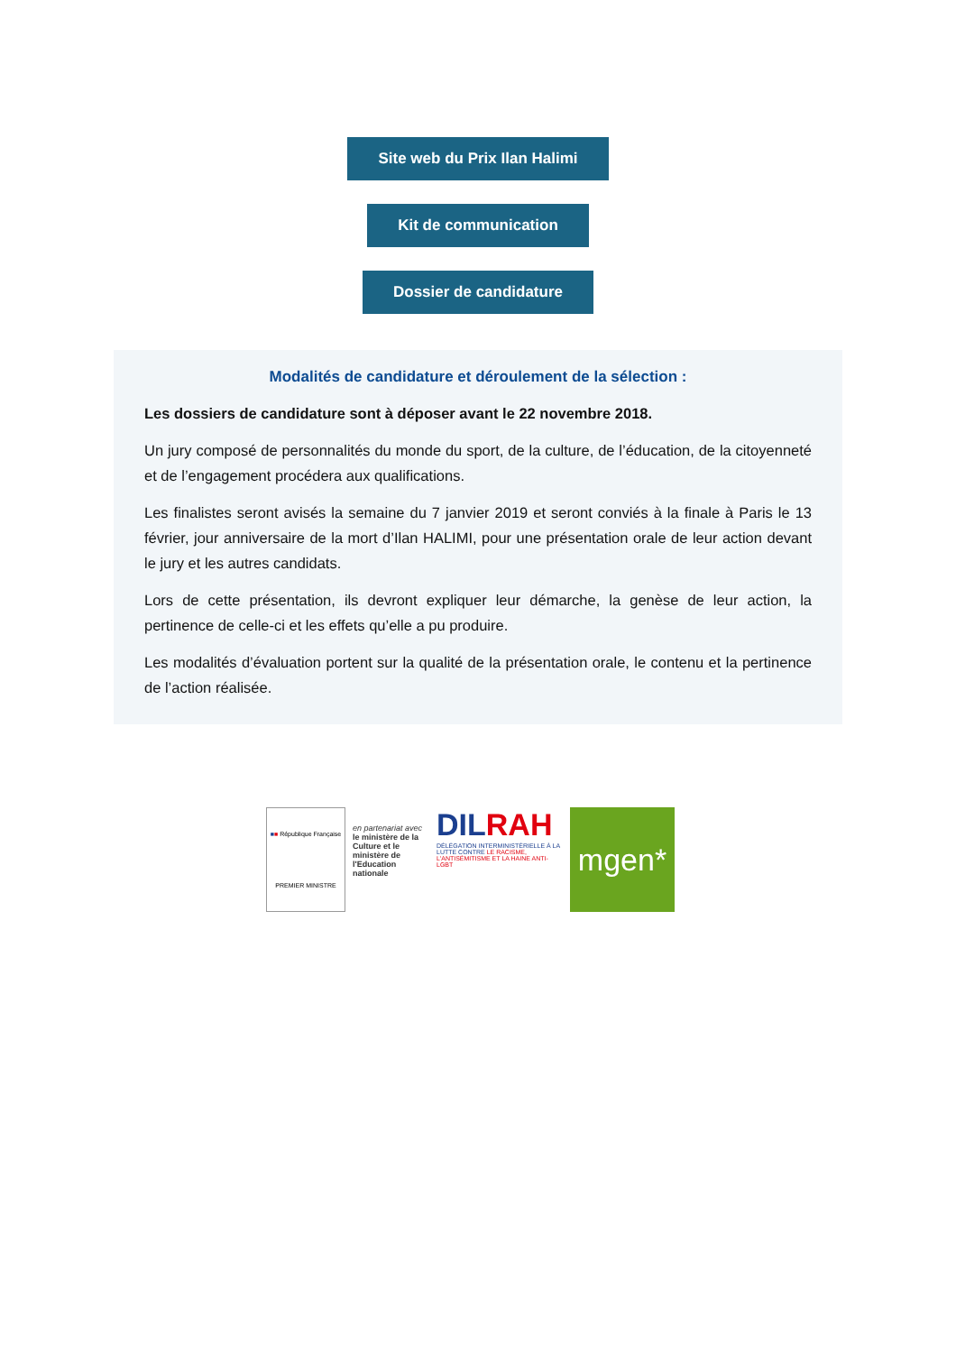Site web du Prix Ilan Halimi
Kit de communication
Dossier de candidature
Modalités de candidature et déroulement de la sélection :
Les dossiers de candidature sont à déposer avant le 22 novembre 2018.
Un jury composé de personnalités du monde du sport, de la culture, de l’éducation, de la citoyenneté et de l’engagement procédera aux qualifications.
Les finalistes seront avisés la semaine du 7 janvier 2019 et seront conviés à la finale à Paris le 13 février, jour anniversaire de la mort d’Ilan HALIMI, pour une présentation orale de leur action devant le jury et les autres candidats.
Lors de cette présentation, ils devront expliquer leur démarche, la genèse de leur action, la pertinence de celle-ci et les effets qu’elle a pu produire.
Les modalités d’évaluation portent sur la qualité de la présentation orale, le contenu et la pertinence de l’action réalisée.
■ ■ République Française
PREMIER MINISTRE
en partenariat avec
le ministère de la Culture et le ministère de l'Education nationale
DILRAH
DÉLÉGATION INTERMINISTÉRIELLE À LA LUTTE CONTRE LE RACISME, L'ANTISÉMITISME ET LA HAINE ANTI-LGBT
mgen*